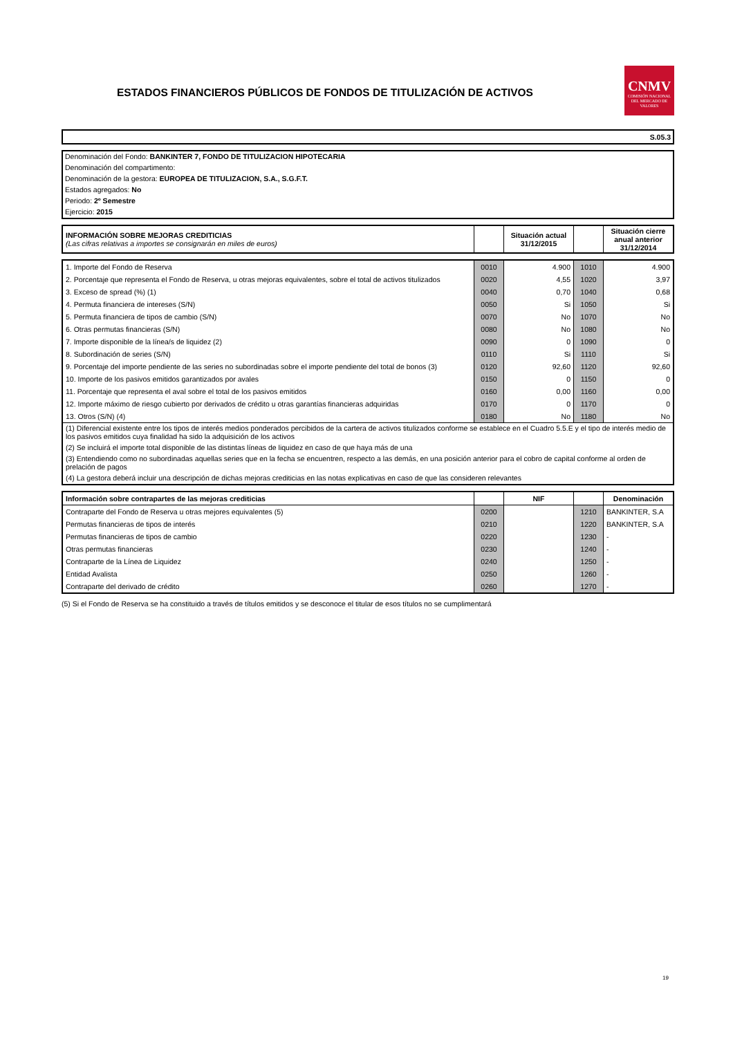ESTADOS FINANCIEROS PÚBLICOS DE FONDOS DE TITULIZACIÓN DE ACTIVOS
CNMV
COMISIÓN NACIONAL DEL MERCADO DE VALORES
S.05.3
Denominación del Fondo: BANKINTER 7, FONDO DE TITULIZACION HIPOTECARIA
Denominación del compartimento:
Denominación de la gestora: EUROPEA DE TITULIZACION, S.A., S.G.F.T.
Estados agregados: No
Periodo: 2º Semestre
Ejercicio: 2015
| INFORMACIÓN SOBRE MEJORAS CREDITICIAS (Las cifras relativas a importes se consignarán en miles de euros) | | Situación actual 31/12/2015 | | Situación cierre anual anterior 31/12/2014 |
| 1. Importe del Fondo de Reserva | 0010 | 4.900 | 1010 | 4.900 |
| 2. Porcentaje que representa el Fondo de Reserva, u otras mejoras equivalentes, sobre el total de activos titulizados | 0020 | 4,55 | 1020 | 3,97 |
| 3. Exceso de spread (%) (1) | 0040 | 0,70 | 1040 | 0,68 |
| 4. Permuta financiera de intereses (S/N) | 0050 | Si | 1050 | Si |
| 5. Permuta financiera de tipos de cambio (S/N) | 0070 | No | 1070 | No |
| 6. Otras permutas financieras (S/N) | 0080 | No | 1080 | No |
| 7. Importe disponible de la línea/s de liquidez (2) | 0090 | 0 | 1090 | 0 |
| 8. Subordinación de series (S/N) | 0110 | Si | 1110 | Si |
| 9. Porcentaje del importe pendiente de las series no subordinadas sobre el importe pendiente del total de bonos (3) | 0120 | 92,60 | 1120 | 92,60 |
| 10. Importe de los pasivos emitidos garantizados por avales | 0150 | 0 | 1150 | 0 |
| 11. Porcentaje que representa el aval sobre el total de los pasivos emitidos | 0160 | 0,00 | 1160 | 0,00 |
| 12. Importe máximo de riesgo cubierto por derivados de crédito u otras garantías financieras adquiridas | 0170 | 0 | 1170 | 0 |
| 13. Otros (S/N) (4) | 0180 | No | 1180 | No |
| (1) Diferencial existente entre los tipos de interés medios ponderados percibidos de la cartera de activos titulizados conforme se establece en el Cuadro 5.5.E y el tipo de interés medio de los pasivos emitidos cuya finalidad ha sido la adquisición de los activos | | | | |
| (2) Se incluirá el importe total disponible de las distintas líneas de liquidez en caso de que haya más de una | | | | |
| (3) Entendiendo como no subordinadas aquellas series que en la fecha se encuentren, respecto a las demás, en una posición anterior para el cobro de capital conforme al orden de prelación de pagos | | | | |
| (4) La gestora deberá incluir una descripción de dichas mejoras crediticias en las notas explicativas en caso de que las consideren relevantes | | | | |
| Información sobre contrapartes de las mejoras crediticias | | NIF | | Denominación |
| --- | --- | --- | --- | --- |
| Contraparte del Fondo de Reserva u otras mejores equivalentes (5) | 0200 | | 1210 | BANKINTER, S.A |
| Permutas financieras de tipos de interés | 0210 | | 1220 | BANKINTER, S.A |
| Permutas financieras de tipos de cambio | 0220 | | 1230 | - |
| Otras permutas financieras | 0230 | | 1240 | - |
| Contraparte de la Línea de Liquidez | 0240 | | 1250 | - |
| Entidad Avalista | 0250 | | 1260 | - |
| Contraparte del derivado de crédito | 0260 | | 1270 | - |
(5) Si el Fondo de Reserva se ha constituido a través de títulos emitidos y se desconoce el titular de esos títulos no se cumplimentará
19